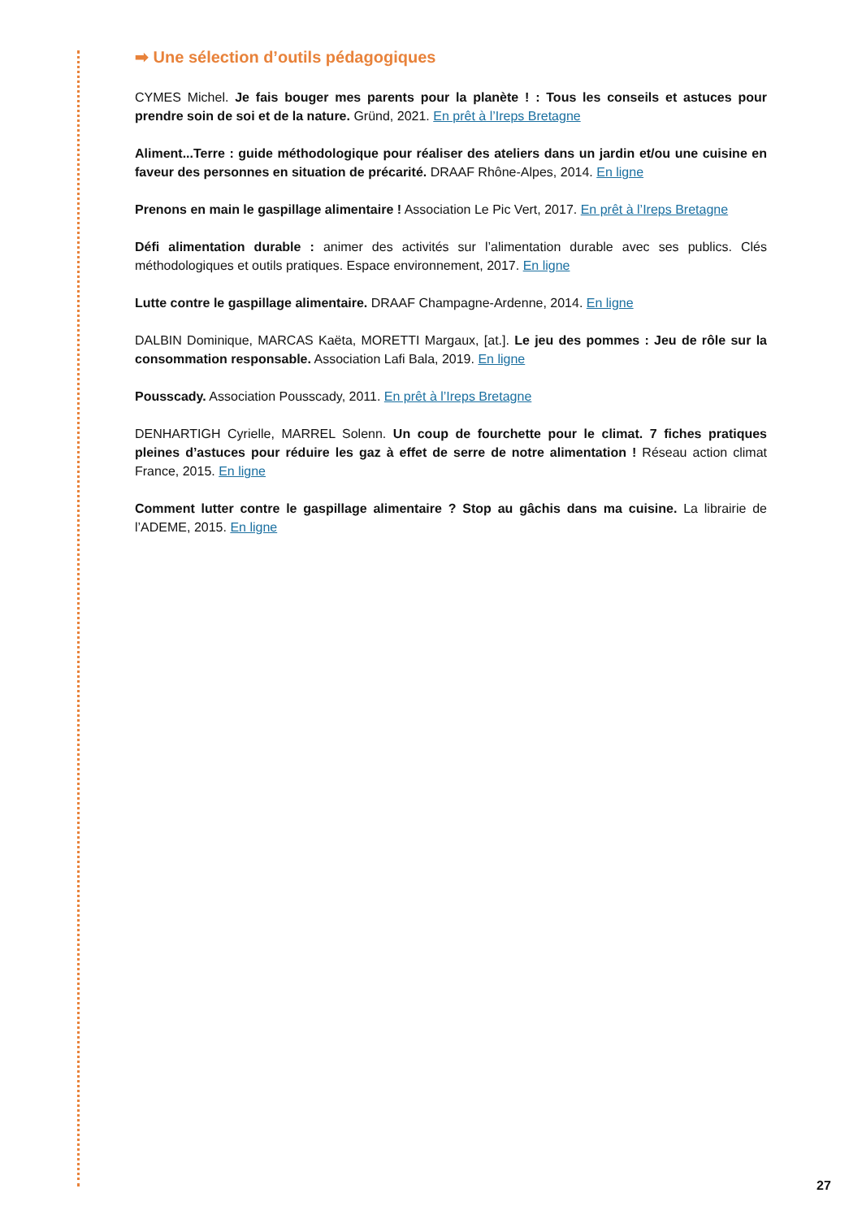➡ Une sélection d’outils pédagogiques
CYMES Michel. Je fais bouger mes parents pour la planète ! : Tous les conseils et astuces pour prendre soin de soi et de la nature. Gründ, 2021. En prêt à l’Ireps Bretagne
Aliment...Terre : guide méthodologique pour réaliser des ateliers dans un jardin et/ou une cuisine en faveur des personnes en situation de précarité. DRAAF Rhône-Alpes, 2014. En ligne
Prenons en main le gaspillage alimentaire ! Association Le Pic Vert, 2017. En prêt à l’Ireps Bretagne
Défi alimentation durable : animer des activités sur l’alimentation durable avec ses publics. Clés méthodologiques et outils pratiques. Espace environnement, 2017. En ligne
Lutte contre le gaspillage alimentaire. DRAAF Champagne-Ardenne, 2014. En ligne
DALBIN Dominique, MARCAS Kaëta, MORETTI Margaux, [at.]. Le jeu des pommes : Jeu de rôle sur la consommation responsable. Association Lafi Bala, 2019. En ligne
Pousscady. Association Pousscady, 2011. En prêt à l’Ireps Bretagne
DENHARTIGH Cyrielle, MARREL Solenn. Un coup de fourchette pour le climat. 7 fiches pratiques pleines d’astuces pour réduire les gaz à effet de serre de notre alimentation ! Réseau action climat France, 2015. En ligne
Comment lutter contre le gaspillage alimentaire ? Stop au gâchis dans ma cuisine. La librairie de l’ADEME, 2015. En ligne
27